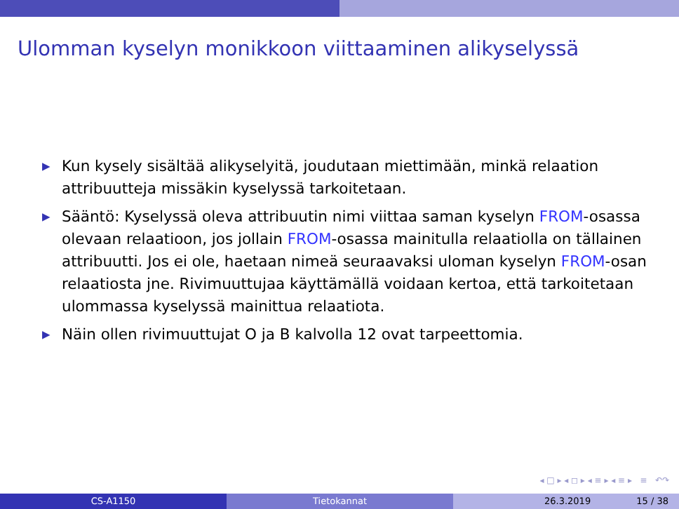Ulomman kyselyn monikkoon viittaaminen alikyselyssä
▶ Kun kysely sisältää alikyselyitä, joudutaan miettimään, minkä relaation attribuutteja missäkin kyselyssä tarkoitetaan.
▶ Sääntö: Kyselyssä oleva attribuutin nimi viittaa saman kyselyn FROM-osassa olevaan relaatioon, jos jollain FROM-osassa mainitulla relaatiolla on tällainen attribuutti. Jos ei ole, haetaan nimeä seuraavaksi uloman kyselyn FROM-osan relaatiosta jne. Rivimuuttujaa käyttämällä voidaan kertoa, että tarkoitetaan ulommassa kyselyssä mainittua relaatiota.
▶ Näin ollen rivimuuttujat O ja B kalvolla 12 ovat tarpeettomia.
◂ □ ▸ ◂ ◻ ▸ ◂ ≡ ▸ ◂ ≡ ▸ ≡ ↶↷
CS-A1150 Tietokannat 26.3.2019 15 / 38